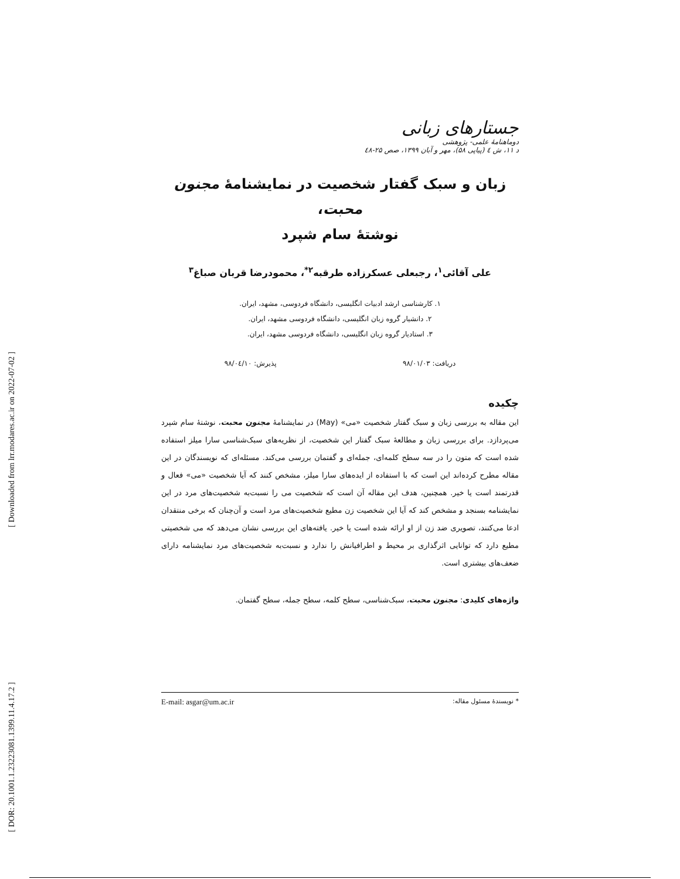[ Downloaded from lrr.modares.ac.ir on 2022-07-02 ]
[ DOR: 20.1001.1.23223081.1399.11.4.17.2 ]
جستارهای زبانی
دوماهنامهٔ علمی- پژوهشی
د ۱۱، ش ٤ (پیاپی ۵۸)، مهر و آبان ۱۳۹۹، صص ۲۵-٤۸
زبان و سبک گفتار شخصیت در نمایشنامهٔ مجنون محبت،
نوشتهٔ سام شپرد
علی آقائی<sup>۱</sup>، رجبعلی عسکرزاده طرقبه<sup>۲*</sup>، محمودرضا قربان صباغ<sup>۳</sup>
۱. کارشناسی ارشد ادبیات انگلیسی، دانشگاه فردوسی، مشهد، ایران.
۲. دانشیار گروه زبان انگلیسی، دانشگاه فردوسی مشهد، ایران.
۳. استادیار گروه زبان انگلیسی، دانشگاه فردوسی مشهد، ایران.
دریافت: ۹۸/۰۱/۰۳ پذیرش: ۹۸/۰٤/۱۰
چکیده
این مقاله به بررسی زبان و سبک گفتار شخصیت «می» (May) در نمایشنامهٔ مجنون محبت، نوشتهٔ سام شپرد می‌پردازد. برای بررسی زبان و مطالعهٔ سبک گفتار این شخصیت، از نظریه‌های سبک‌شناسی سارا میلز استفاده شده است که متون را در سه سطح کلمه‌ای، جمله‌ای و گفتمان بررسی می‌کند. مسئله‌ای که نویسندگان در این مقاله مطرح کرده‌اند این است که با استفاده از ایده‌های سارا میلز، مشخص کنند که آیا شخصیت «می» فعال و قدرتمند است یا خیر. همچنین، هدف این مقاله آن است که شخصیت می را نسبت‌به شخصیت‌های مرد در این نمایشنامه بسنجد و مشخص کند که آیا این شخصیت زن مطیع شخصیت‌های مرد است و آن‌چنان که برخی منتقدان ادعا می‌کنند، تصویری ضد زن از او ارائه شده است یا خیر. یافته‌های این بررسی نشان می‌دهد که می شخصیتی مطیع دارد که توانایی اثرگذاری بر محیط و اطرافیانش را ندارد و نسبت‌به شخصیت‌های مرد نمایشنامه دارای ضعف‌های بیشتری است.
واژه‌های کلیدی: مجنون محبت، سبک‌شناسی، سطح کلمه، سطح جمله، سطح گفتمان.
* نویسندهٔ مسئول مقاله: E-mail: asgar@um.ac.ir